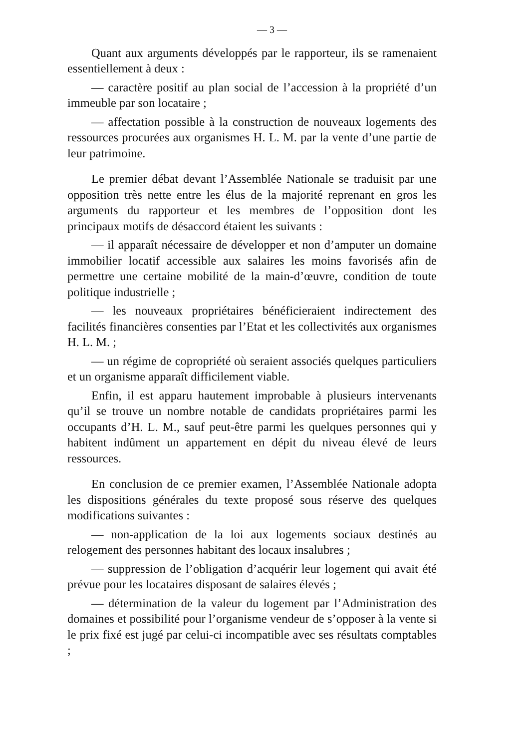— 3 —
Quant aux arguments développés par le rapporteur, ils se ramenaient essentiellement à deux :
— caractère positif au plan social de l’accession à la propriété d’un immeuble par son locataire ;
— affectation possible à la construction de nouveaux logements des ressources procurées aux organismes H. L. M. par la vente d’une partie de leur patrimoine.
Le premier débat devant l’Assemblée Nationale se traduisit par une opposition très nette entre les élus de la majorité reprenant en gros les arguments du rapporteur et les membres de l’opposition dont les principaux motifs de désaccord étaient les suivants :
— il apparaît nécessaire de développer et non d’amputer un domaine immobilier locatif accessible aux salaires les moins favorisés afin de permettre une certaine mobilité de la main-d’œuvre, condition de toute politique industrielle ;
— les nouveaux propriétaires bénéficieraient indirectement des facilités financières consenties par l’Etat et les collectivités aux organismes H. L. M. ;
— un régime de copropriété où seraient associés quelques particuliers et un organisme apparaît difficilement viable.
Enfin, il est apparu hautement improbable à plusieurs intervenants qu’il se trouve un nombre notable de candidats propriétaires parmi les occupants d’H. L. M., sauf peut-être parmi les quelques personnes qui y habitent indûment un appartement en dépit du niveau élevé de leurs ressources.
En conclusion de ce premier examen, l’Assemblée Nationale adopta les dispositions générales du texte proposé sous réserve des quelques modifications suivantes :
— non-application de la loi aux logements sociaux destinés au relogement des personnes habitant des locaux insalubres ;
— suppression de l’obligation d’acquérir leur logement qui avait été prévue pour les locataires disposant de salaires élevés ;
— détermination de la valeur du logement par l’Administration des domaines et possibilité pour l’organisme vendeur de s’opposer à la vente si le prix fixé est jugé par celui-ci incompatible avec ses résultats comptables ;